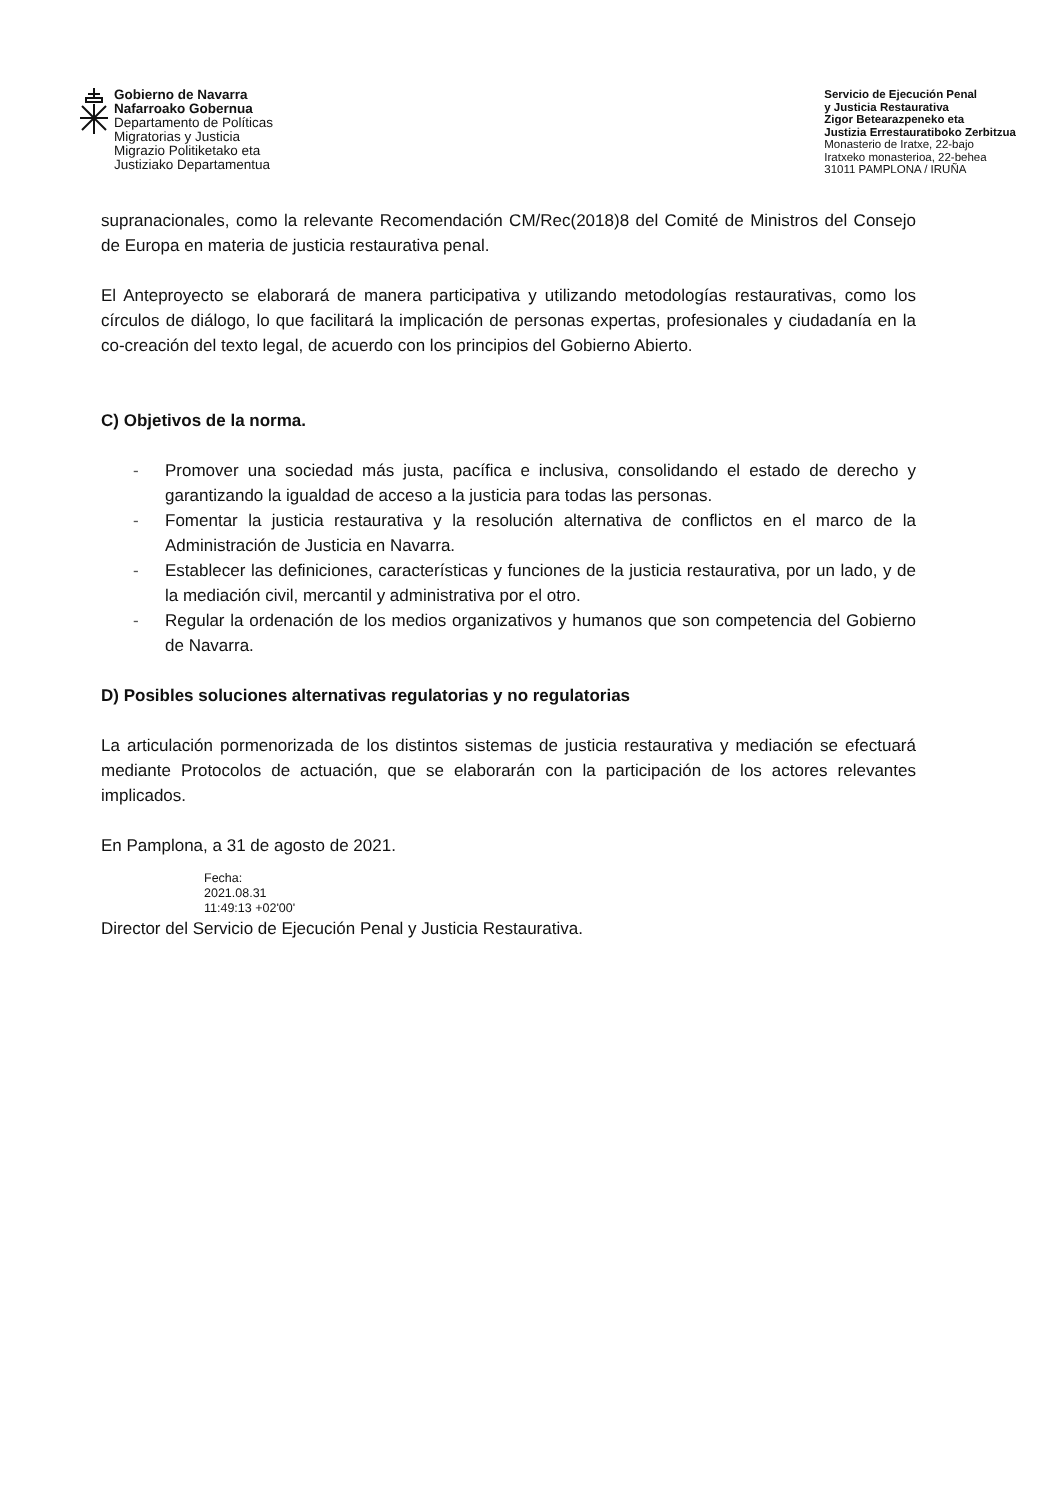Gobierno de Navarra
Nafarroako Gobernua
Departamento de Políticas
Migratorias y Justicia
Migrazio Politiketako eta
Justiziako Departamentua
Servicio de Ejecución Penal
y Justicia Restaurativa
Zigor Betearazpeneko eta
Justizia Errestauratiboko Zerbitzua
Monasterio de Iratxe, 22-bajo
Iratxeko monasterioa, 22-behea
31011 PAMPLONA / IRUÑA
supranacionales, como la relevante Recomendación CM/Rec(2018)8 del Comité de Ministros del Consejo de Europa en materia de justicia restaurativa penal.
El Anteproyecto se elaborará de manera participativa y utilizando metodologías restaurativas, como los círculos de diálogo, lo que facilitará la implicación de personas expertas, profesionales y ciudadanía en la co-creación del texto legal, de acuerdo con los principios del Gobierno Abierto.
C) Objetivos de la norma.
- Promover una sociedad más justa, pacífica e inclusiva, consolidando el estado de derecho y garantizando la igualdad de acceso a la justicia para todas las personas.
- Fomentar la justicia restaurativa y la resolución alternativa de conflictos en el marco de la Administración de Justicia en Navarra.
- Establecer las definiciones, características y funciones de la justicia restaurativa, por un lado, y de la mediación civil, mercantil y administrativa por el otro.
- Regular la ordenación de los medios organizativos y humanos que son competencia del Gobierno de Navarra.
D) Posibles soluciones alternativas regulatorias y no regulatorias
La articulación pormenorizada de los distintos sistemas de justicia restaurativa y mediación se efectuará mediante Protocolos de actuación, que se elaborarán con la participación de los actores relevantes implicados.
En Pamplona, a 31 de agosto de 2021.
Fecha:
2021.08.31
11:49:13 +02'00'
Director del Servicio de Ejecución Penal y Justicia Restaurativa.